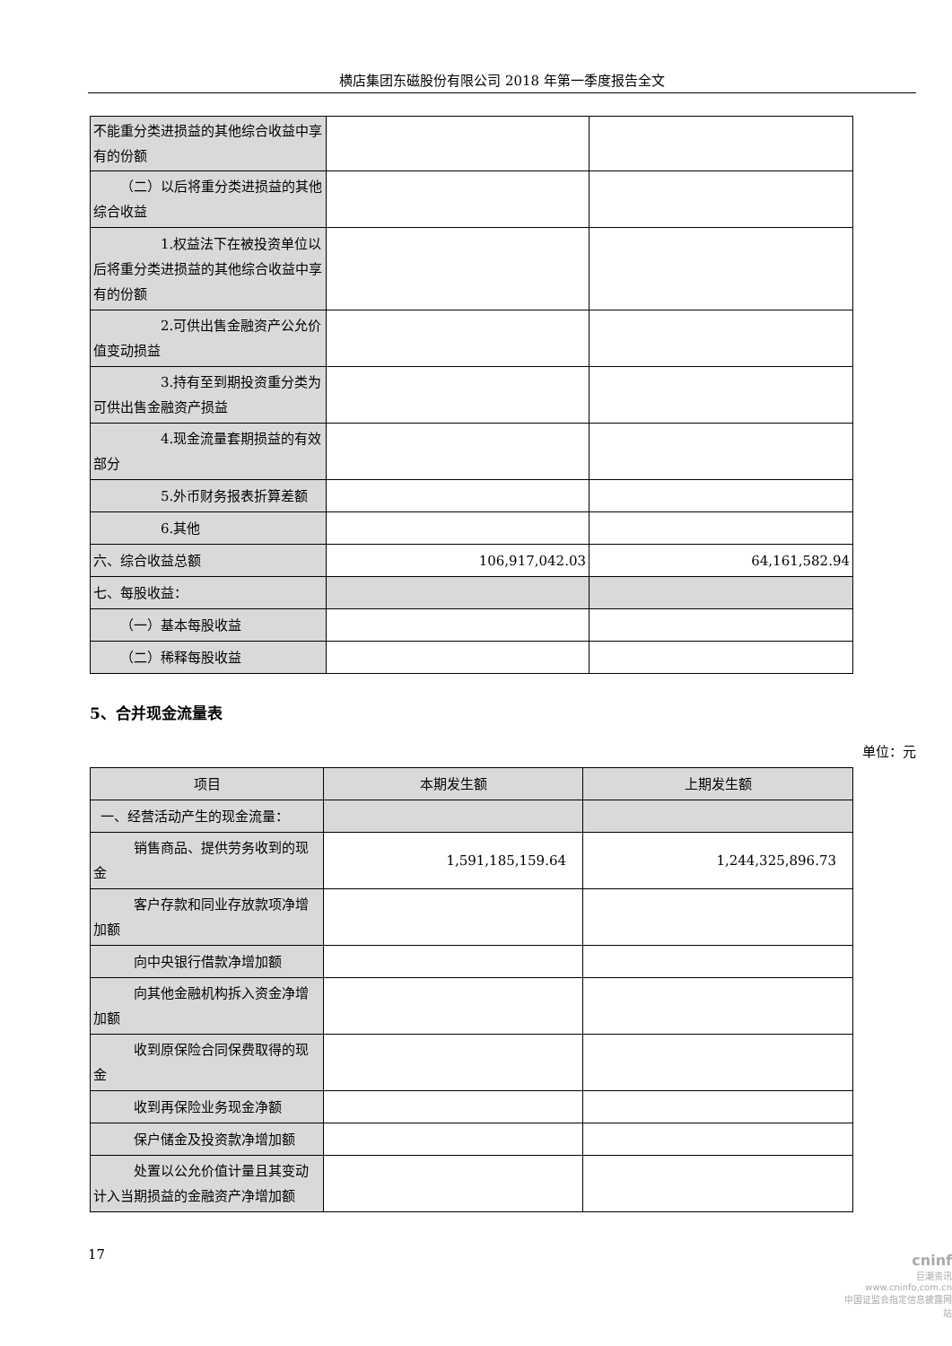横店集团东磁股份有限公司 2018 年第一季度报告全文
| 不能重分类进损益的其他综合收益中享有的份额 | | |
| （二）以后将重分类进损益的其他综合收益 | | |
| 1.权益法下在被投资单位以后将重分类进损益的其他综合收益中享有的份额 | | |
| 2.可供出售金融资产公允价值变动损益 | | |
| 3.持有至到期投资重分类为可供出售金融资产损益 | | |
| 4.现金流量套期损益的有效部分 | | |
| 5.外币财务报表折算差额 | | |
| 6.其他 | | |
| 六、综合收益总额 | 106,917,042.03 | 64,161,582.94 |
| 七、每股收益： | | |
| （一）基本每股收益 | | |
| （二）稀释每股收益 | | |
5、合并现金流量表
单位：元
| 项目 | 本期发生额 | 上期发生额 |
| --- | --- | --- |
| 一、经营活动产生的现金流量： | | |
| 销售商品、提供劳务收到的现金 | 1,591,185,159.64 | 1,244,325,896.73 |
| 客户存款和同业存放款项净增加额 | | |
| 向中央银行借款净增加额 | | |
| 向其他金融机构拆入资金净增加额 | | |
| 收到原保险合同保费取得的现金 | | |
| 收到再保险业务现金净额 | | |
| 保户储金及投资款净增加额 | | |
| 处置以公允价值计量且其变动计入当期损益的金融资产净增加额 | | |
17
cninf
巨潮资讯
www.cninfo.com.cn
中国证监会指定信息披露网站